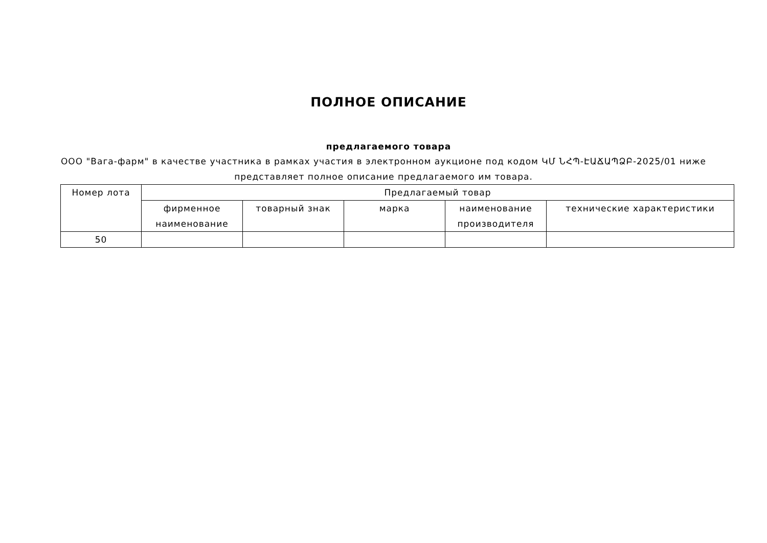ПОЛНОЕ ОПИСАНИЕ
предлагаемого товара
ООО "Вага-фарм" в качестве участника в рамках участия в электронном аукционе под кодом ԿՄ ՆՀՊ-ԷԱՃԱՊՁԲ-2025/01 ниже представляет полное описание предлагаемого им товара.
| Номер лота | Предлагаемый товар | | | | |
| --- | --- | --- | --- | --- | --- |
| | фирменное наименование | товарный знак | марка | наименование производителя | технические характеристики |
| 50 | | | | | |